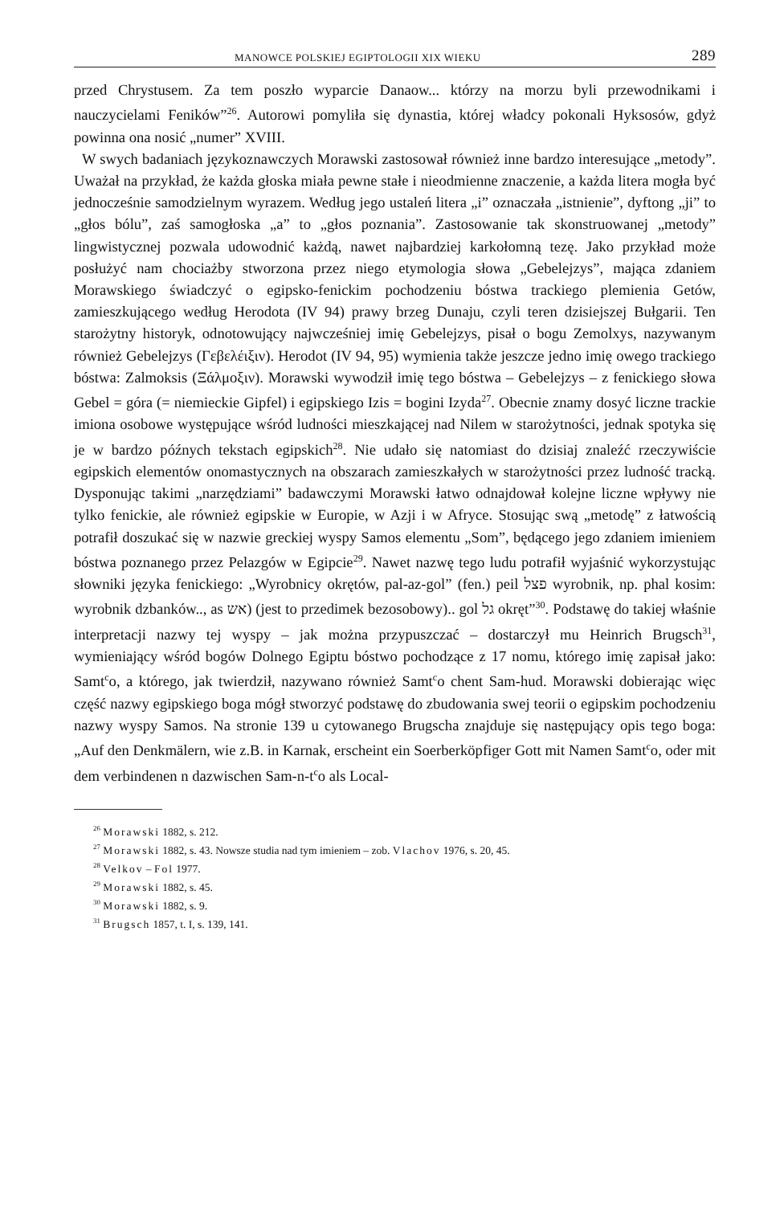MANOWCE POLSKIEJ EGIPTOLOGII XIX WIEKU 289
przed Chrystusem. Za tem poszło wyparcie Danaow... którzy na morzu byli przewodnikami i nauczycielami Feników”<sup>26</sup>. Autorowi pomyliła się dynastia, której władcy pokonali Hyksosów, gdyż powinna ona nosić „numer” XVIII.
W swych badaniach językoznawczych Morawski zastosował również inne bardzo interesujące „metody”. Uważał na przykład, że każda głoska miała pewne stałe i nieodmienne znaczenie, a każda litera mogła być jednocześnie samodzielnym wyrazem. Według jego ustaleń litera „i” oznaczała „istnienie”, dyftong „ji” to „głos bólu”, zaś samogłoska „a” to „głos poznania”. Zastosowanie tak skonstruowanej „metody” lingwistycznej pozwala udowodnić każdą, nawet najbardziej karkołomną tezę. Jako przykład może posłużyć nam chociażby stworzona przez niego etymologia słowa „Gebelejzys”, mająca zdaniem Morawskiego świadczyć o egipsko-fenickim pochodzeniu bóstwa trackiego plemienia Getów, zamieszkującego według Herodota (IV 94) prawy brzeg Dunaju, czyli teren dzisiejszej Bułgarii. Ten starożytny historyk, odnotowujący najwcześniej imię Gebelejzys, pisał o bogu Zemolxys, nazywanym również Gebelejzys (Γεβελέιξιν). Herodot (IV 94, 95) wymienia także jeszcze jedno imię owego trackiego bóstwa: Zalmoksis (Ξάλμοξιν). Morawski wywodził imię tego bóstwa – Gebelejzys – z fenickiego słowa Gebel = góra (= niemieckie Gipfel) i egipskiego Izis = bogini Izyda<sup>27</sup>. Obecnie znamy dosyć liczne trackie imiona osobowe występujące wśród ludności mieszkającej nad Nilem w starożytności, jednak spotyka się je w bardzo późnych tekstach egipskich<sup>28</sup>. Nie udało się natomiast do dzisiaj znaleźć rzeczywiście egipskich elementów onomastycznych na obszarach zamieszkałych w starożytności przez ludność tracką. Dysponując takimi „narzędziami” badawczymi Morawski łatwo odnajdował kolejne liczne wpływy nie tylko fenickie, ale również egipskie w Europie, w Azji i w Afryce. Stosując swą „metodę” z łatwością potrafił doszukać się w nazwie greckiej wyspy Samos elementu „Som”, będącego jego zdaniem imieniem bóstwa poznanego przez Pelazgów w Egipcie<sup>29</sup>. Nawet nazwę tego ludu potrafił wyjaśnić wykorzystując słowniki języka fenickiego: „Wyrobnicy okrętów, pal-az-gol” (fen.) peil פצל wyrobnik, np. phal kosim: wyrobnik dzbanków.., as אש) (jest to przedimek bezosobowy).. gol גל okręt”<sup>30</sup>. Podstawę do takiej właśnie interpretacji nazwy tej wyspy – jak można przypuszczać – dostarczył mu Heinrich Brugsch<sup>31</sup>, wymieniający wśród bogów Dolnego Egiptu bóstwo pochodzące z 17 nomu, którego imię zapisał jako: Samt<sup>c</sup>o, a którego, jak twierdził, nazywano również Samt<sup>c</sup>o chent Sam-hud. Morawski dobierając więc część nazwy egipskiego boga mógł stworzyć podstawę do zbudowania swej teorii o egipskim pochodzeniu nazwy wyspy Samos. Na stronie 139 u cytowanego Brugscha znajduje się następujący opis tego boga: „Auf den Denkmälern, wie z.B. in Karnak, erscheint ein Soerberköpfiger Gott mit Namen Samt<sup>c</sup>o, oder mit dem verbindenen n dazwischen Sam-n-t<sup>c</sup>o als Local-
<sup>26</sup> Morawski 1882, s. 212.
<sup>27</sup> Morawski 1882, s. 43. Nowsze studia nad tym imieniem – zob. Vlachov 1976, s. 20, 45.
<sup>28</sup> Velkov – Fol 1977.
<sup>29</sup> Morawski 1882, s. 45.
<sup>30</sup> Morawski 1882, s. 9.
<sup>31</sup> Brugsch 1857, t. I, s. 139, 141.